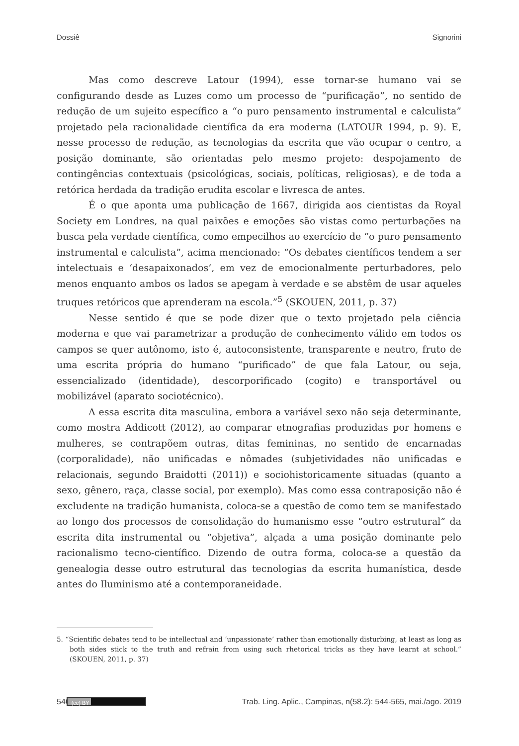Dossiê Signorini
Mas como descreve Latour (1994), esse tornar-se humano vai se configurando desde as Luzes como um processo de “purificação”, no sentido de redução de um sujeito específico a “o puro pensamento instrumental e calculista” projetado pela racionalidade científica da era moderna (LATOUR 1994, p. 9). E, nesse processo de redução, as tecnologias da escrita que vão ocupar o centro, a posição dominante, são orientadas pelo mesmo projeto: despojamento de contingências contextuais (psicológicas, sociais, políticas, religiosas), e de toda a retórica herdada da tradição erudita escolar e livresca de antes.
É o que aponta uma publicação de 1667, dirigida aos cientistas da Royal Society em Londres, na qual paixões e emoções são vistas como perturbações na busca pela verdade científica, como empecilhos ao exercício de “o puro pensamento instrumental e calculista”, acima mencionado: “Os debates científicos tendem a ser intelectuais e ‘desapaixonados’, em vez de emocionalmente perturbadores, pelo menos enquanto ambos os lados se apegam à verdade e se abstêm de usar aqueles truques retóricos que aprenderam na escola.”<sup>5</sup> (SKOUEN, 2011, p. 37)
Nesse sentido é que se pode dizer que o texto projetado pela ciência moderna e que vai parametrizar a produção de conhecimento válido em todos os campos se quer autônomo, isto é, autoconsistente, transparente e neutro, fruto de uma escrita própria do humano “purificado” de que fala Latour, ou seja, essencializado (identidade), descorporificado (cogito) e transportável ou mobilizável (aparato sociotécnico).
A essa escrita dita masculina, embora a variável sexo não seja determinante, como mostra Addicott (2012), ao comparar etnografias produzidas por homens e mulheres, se contrapõem outras, ditas femininas, no sentido de encarnadas (corporalidade), não unificadas e nômades (subjetividades não unificadas e relacionais, segundo Braidotti (2011)) e sociohistoricamente situadas (quanto a sexo, gênero, raça, classe social, por exemplo). Mas como essa contraposição não é excludente na tradição humanista, coloca-se a questão de como tem se manifestado ao longo dos processos de consolidação do humanismo esse “outro estrutural” da escrita dita instrumental ou “objetiva”, alçada a uma posição dominante pelo racionalismo tecno-científico. Dizendo de outra forma, coloca-se a questão da genealogia desse outro estrutural das tecnologias da escrita humanística, desde antes do Iluminismo até a contemporaneidade.
5. “Scientific debates tend to be intellectual and ‘unpassionate’ rather than emotionally disturbing, at least as long as both sides stick to the truth and refrain from using such rhetorical tricks as they have learnt at school.” (SKOUEN, 2011, p. 37)
546 (cc) BY Trab. Ling. Aplic., Campinas, n(58.2): 544-565, mai./ago. 2019